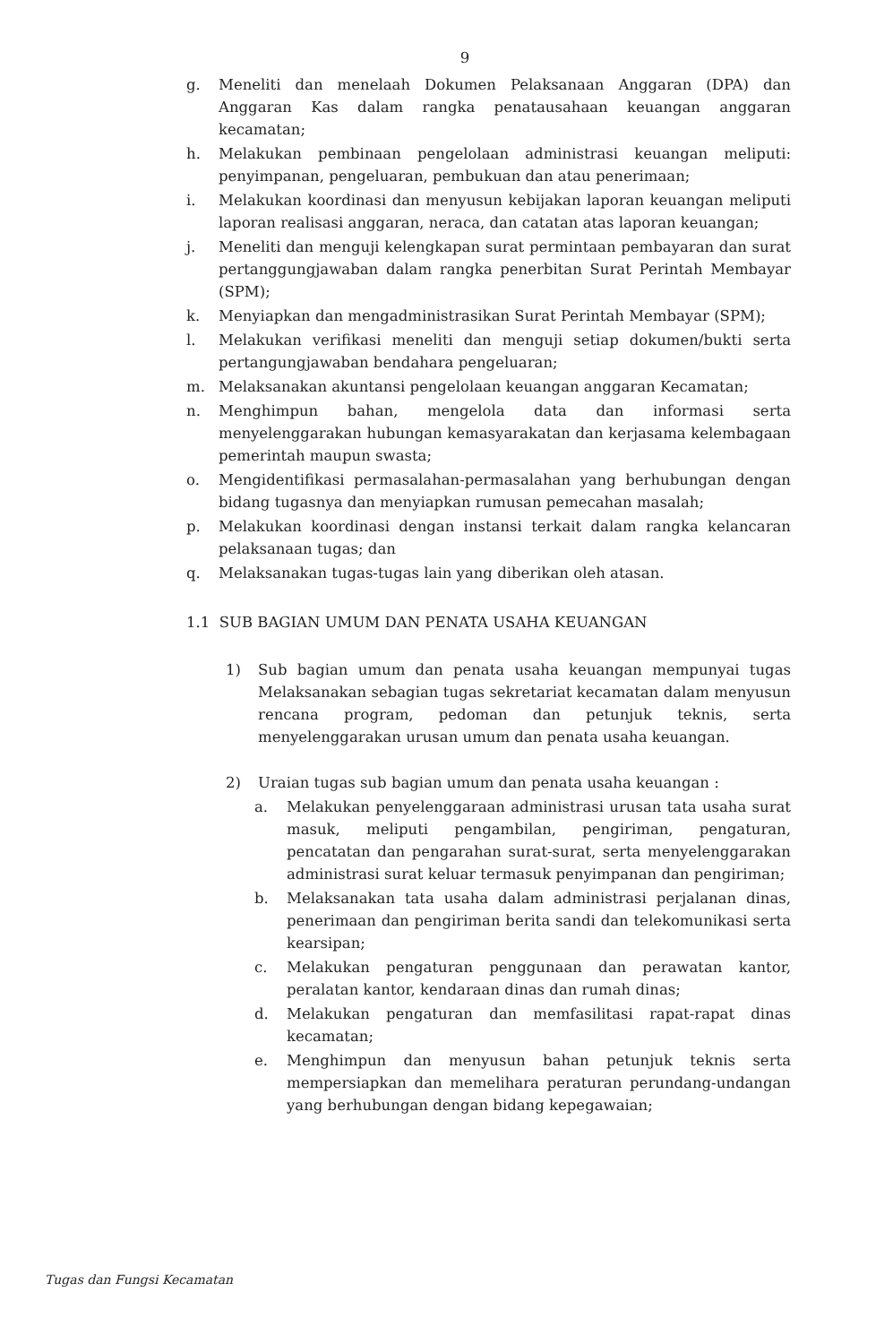9
g. Meneliti dan menelaah Dokumen Pelaksanaan Anggaran (DPA) dan Anggaran Kas dalam rangka penatausahaan keuangan anggaran kecamatan;
h. Melakukan pembinaan pengelolaan administrasi keuangan meliputi: penyimpanan, pengeluaran, pembukuan dan atau penerimaan;
i. Melakukan koordinasi dan menyusun kebijakan laporan keuangan meliputi laporan realisasi anggaran, neraca, dan catatan atas laporan keuangan;
j. Meneliti dan menguji kelengkapan surat permintaan pembayaran dan surat pertanggungjawaban dalam rangka penerbitan Surat Perintah Membayar (SPM);
k. Menyiapkan dan mengadministrasikan Surat Perintah Membayar (SPM);
l. Melakukan verifikasi meneliti dan menguji setiap dokumen/bukti serta pertangungjawaban bendahara pengeluaran;
m. Melaksanakan akuntansi pengelolaan keuangan anggaran Kecamatan;
n. Menghimpun bahan, mengelola data dan informasi serta menyelenggarakan hubungan kemasyarakatan dan kerjasama kelembagaan pemerintah maupun swasta;
o. Mengidentifikasi permasalahan-permasalahan yang berhubungan dengan bidang tugasnya dan menyiapkan rumusan pemecahan masalah;
p. Melakukan koordinasi dengan instansi terkait dalam rangka kelancaran pelaksanaan tugas; dan
q. Melaksanakan tugas-tugas lain yang diberikan oleh atasan.
1.1 SUB BAGIAN UMUM DAN PENATA USAHA KEUANGAN
1) Sub bagian umum dan penata usaha keuangan mempunyai tugas Melaksanakan sebagian tugas sekretariat kecamatan dalam menyusun rencana program, pedoman dan petunjuk teknis, serta menyelenggarakan urusan umum dan penata usaha keuangan.
2) Uraian tugas sub bagian umum dan penata usaha keuangan :
a. Melakukan penyelenggaraan administrasi urusan tata usaha surat masuk, meliputi pengambilan, pengiriman, pengaturan, pencatatan dan pengarahan surat-surat, serta menyelenggarakan administrasi surat keluar termasuk penyimpanan dan pengiriman;
b. Melaksanakan tata usaha dalam administrasi perjalanan dinas, penerimaan dan pengiriman berita sandi dan telekomunikasi serta kearsipan;
c. Melakukan pengaturan penggunaan dan perawatan kantor, peralatan kantor, kendaraan dinas dan rumah dinas;
d. Melakukan pengaturan dan memfasilitasi rapat-rapat dinas kecamatan;
e. Menghimpun dan menyusun bahan petunjuk teknis serta mempersiapkan dan memelihara peraturan perundang-undangan yang berhubungan dengan bidang kepegawaian;
Tugas dan Fungsi Kecamatan